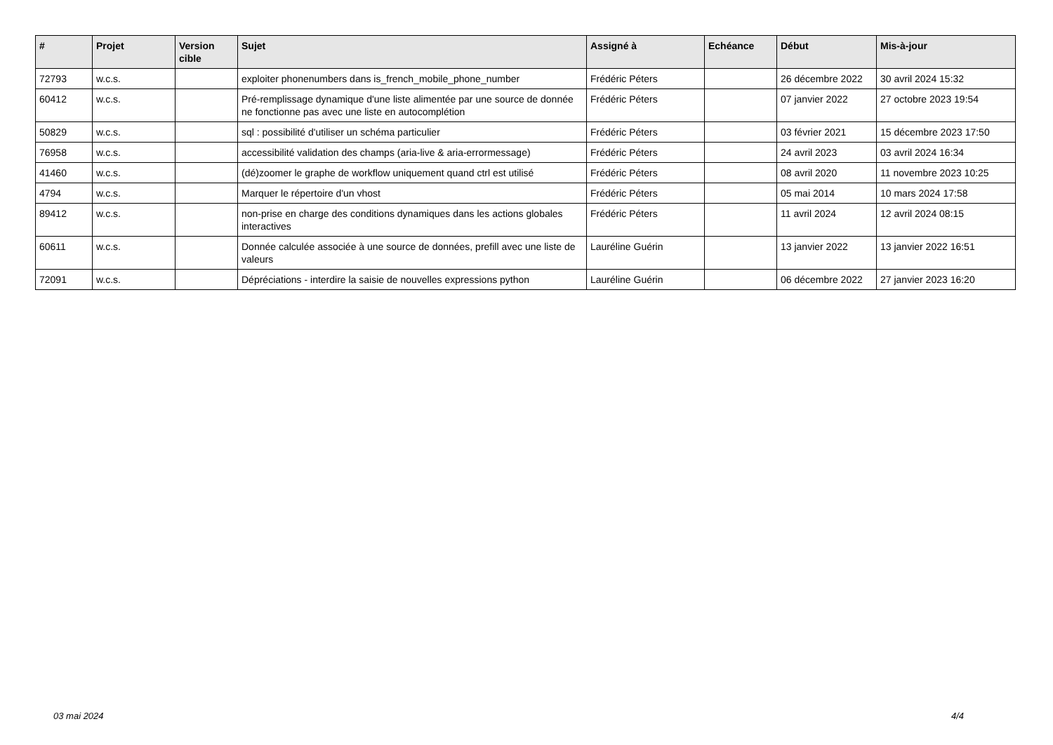| # | Projet | Version cible | Sujet | Assigné à | Echéance | Début | Mis-à-jour |
| --- | --- | --- | --- | --- | --- | --- | --- |
| 72793 | w.c.s. | | exploiter phonenumbers dans is_french_mobile_phone_number | Frédéric Péters | | 26 décembre 2022 | 30 avril 2024 15:32 |
| 60412 | w.c.s. | | Pré-remplissage dynamique d'une liste alimentée par une source de donnée ne fonctionne pas avec une liste en autocomplétion | Frédéric Péters | | 07 janvier 2022 | 27 octobre 2023 19:54 |
| 50829 | w.c.s. | | sql : possibilité d'utiliser un schéma particulier | Frédéric Péters | | 03 février 2021 | 15 décembre 2023 17:50 |
| 76958 | w.c.s. | | accessibilité validation des champs (aria-live & aria-errormessage) | Frédéric Péters | | 24 avril 2023 | 03 avril 2024 16:34 |
| 41460 | w.c.s. | | (dé)zoomer le graphe de workflow uniquement quand ctrl est utilisé | Frédéric Péters | | 08 avril 2020 | 11 novembre 2023 10:25 |
| 4794 | w.c.s. | | Marquer le répertoire d'un vhost | Frédéric Péters | | 05 mai 2014 | 10 mars 2024 17:58 |
| 89412 | w.c.s. | | non-prise en charge des conditions dynamiques dans les actions globales interactives | Frédéric Péters | | 11 avril 2024 | 12 avril 2024 08:15 |
| 60611 | w.c.s. | | Donnée calculée associée à une source de données, prefill avec une liste de valeurs | Lauréline Guérin | | 13 janvier 2022 | 13 janvier 2022 16:51 |
| 72091 | w.c.s. | | Dépréciations - interdire la saisie de nouvelles expressions python | Lauréline Guérin | | 06 décembre 2022 | 27 janvier 2023 16:20 |
03 mai 2024 4/4